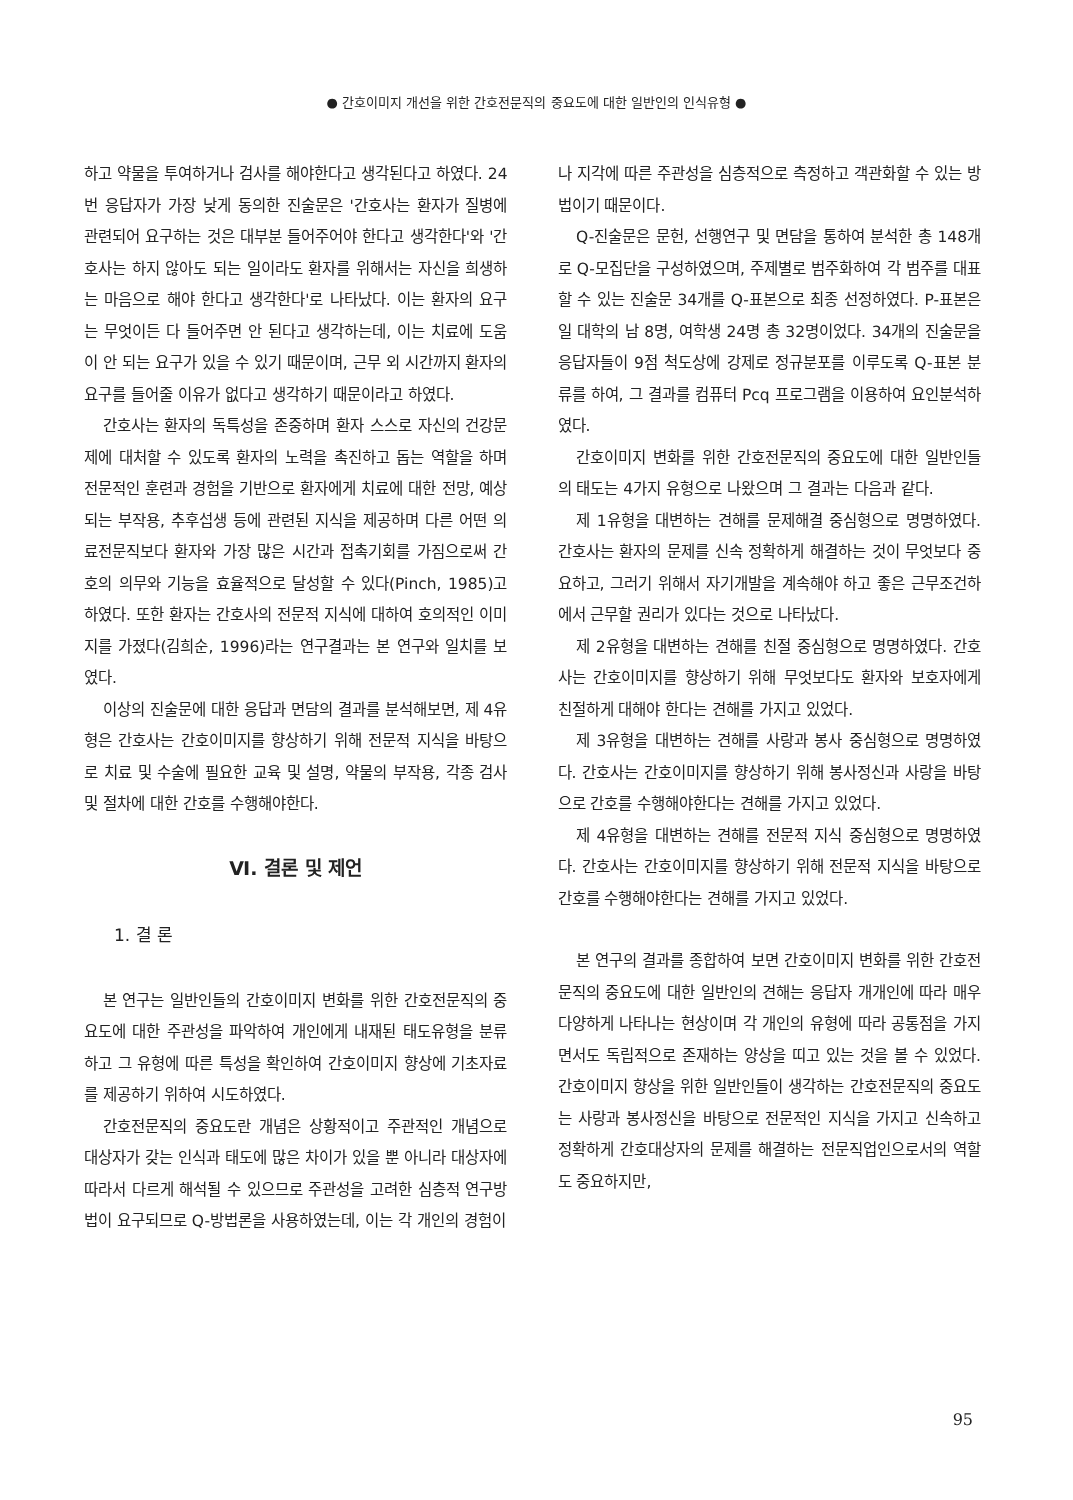● 간호이미지 개선을 위한 간호전문직의 중요도에 대한 일반인의 인식유형 ●
하고 약물을 투여하거나 검사를 해야한다고 생각된다고 하였다. 24번 응답자가 가장 낮게 동의한 진술문은 '간호사는 환자가 질병에 관련되어 요구하는 것은 대부분 들어주어야 한다고 생각한다'와 '간호사는 하지 않아도 되는 일이라도 환자를 위해서는 자신을 희생하는 마음으로 해야 한다고 생각한다'로 나타났다. 이는 환자의 요구는 무엇이든 다 들어주면 안 된다고 생각하는데, 이는 치료에 도움이 안 되는 요구가 있을 수 있기 때문이며, 근무 외 시간까지 환자의 요구를 들어줄 이유가 없다고 생각하기 때문이라고 하였다.
간호사는 환자의 독특성을 존중하며 환자 스스로 자신의 건강문제에 대처할 수 있도록 환자의 노력을 촉진하고 돕는 역할을 하며 전문적인 훈련과 경험을 기반으로 환자에게 치료에 대한 전망, 예상되는 부작용, 추후섭생 등에 관련된 지식을 제공하며 다른 어떤 의료전문직보다 환자와 가장 많은 시간과 접촉기회를 가짐으로써 간호의 의무와 기능을 효율적으로 달성할 수 있다(Pinch, 1985)고 하였다. 또한 환자는 간호사의 전문적 지식에 대하여 호의적인 이미지를 가졌다(김희순, 1996)라는 연구결과는 본 연구와 일치를 보였다.
이상의 진술문에 대한 응답과 면담의 결과를 분석해보면, 제 4유형은 간호사는 간호이미지를 향상하기 위해 전문적 지식을 바탕으로 치료 및 수술에 필요한 교육 및 설명, 약물의 부작용, 각종 검사 및 절차에 대한 간호를 수행해야한다.
Ⅵ. 결론 및 제언
1. 결 론
본 연구는 일반인들의 간호이미지 변화를 위한 간호전문직의 중요도에 대한 주관성을 파악하여 개인에게 내재된 태도유형을 분류하고 그 유형에 따른 특성을 확인하여 간호이미지 향상에 기초자료를 제공하기 위하여 시도하였다.
간호전문직의 중요도란 개념은 상황적이고 주관적인 개념으로 대상자가 갖는 인식과 태도에 많은 차이가 있을 뿐 아니라 대상자에 따라서 다르게 해석될 수 있으므로 주관성을 고려한 심층적 연구방법이 요구되므로 Q-방법론을 사용하였는데, 이는 각 개인의 경험이
나 지각에 따른 주관성을 심층적으로 측정하고 객관화할 수 있는 방법이기 때문이다.
Q-진술문은 문헌, 선행연구 및 면담을 통하여 분석한 총 148개로 Q-모집단을 구성하였으며, 주제별로 범주화하여 각 범주를 대표할 수 있는 진술문 34개를 Q-표본으로 최종 선정하였다. P-표본은 일 대학의 남 8명, 여학생 24명 총 32명이었다. 34개의 진술문을 응답자들이 9점 척도상에 강제로 정규분포를 이루도록 Q-표본 분류를 하여, 그 결과를 컴퓨터 Pcq 프로그램을 이용하여 요인분석하였다.
간호이미지 변화를 위한 간호전문직의 중요도에 대한 일반인들의 태도는 4가지 유형으로 나왔으며 그 결과는 다음과 같다.
제 1유형을 대변하는 견해를 문제해결 중심형으로 명명하였다. 간호사는 환자의 문제를 신속 정확하게 해결하는 것이 무엇보다 중요하고, 그러기 위해서 자기개발을 계속해야 하고 좋은 근무조건하에서 근무할 권리가 있다는 것으로 나타났다.
제 2유형을 대변하는 견해를 친절 중심형으로 명명하였다. 간호사는 간호이미지를 향상하기 위해 무엇보다도 환자와 보호자에게 친절하게 대해야 한다는 견해를 가지고 있었다.
제 3유형을 대변하는 견해를 사랑과 봉사 중심형으로 명명하였다. 간호사는 간호이미지를 향상하기 위해 봉사정신과 사랑을 바탕으로 간호를 수행해야한다는 견해를 가지고 있었다.
제 4유형을 대변하는 견해를 전문적 지식 중심형으로 명명하였다. 간호사는 간호이미지를 향상하기 위해 전문적 지식을 바탕으로 간호를 수행해야한다는 견해를 가지고 있었다.
본 연구의 결과를 종합하여 보면 간호이미지 변화를 위한 간호전문직의 중요도에 대한 일반인의 견해는 응답자 개개인에 따라 매우 다양하게 나타나는 현상이며 각 개인의 유형에 따라 공통점을 가지면서도 독립적으로 존재하는 양상을 띠고 있는 것을 볼 수 있었다. 간호이미지 향상을 위한 일반인들이 생각하는 간호전문직의 중요도는 사랑과 봉사정신을 바탕으로 전문적인 지식을 가지고 신속하고 정확하게 간호대상자의 문제를 해결하는 전문직업인으로서의 역할도 중요하지만,
95